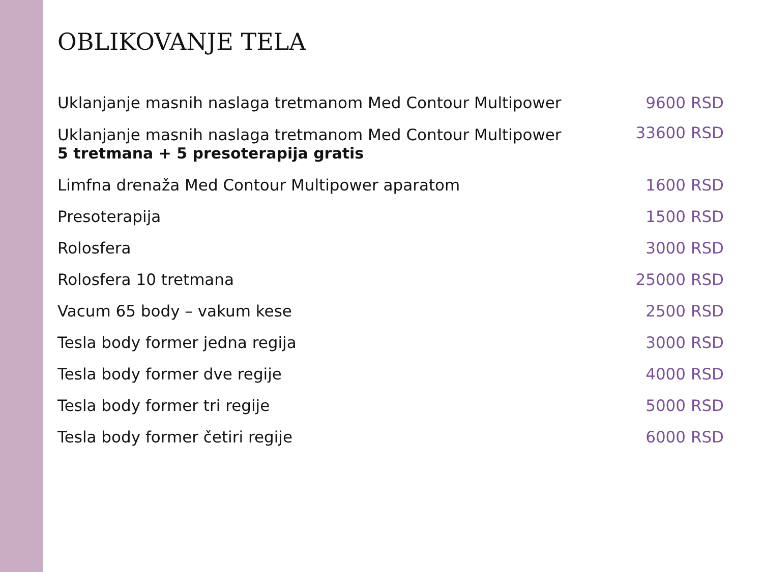OBLIKOVANJE TELA
| Uklanjanje masnih naslaga tretmanom Med Contour Multipower | 9600 RSD |
| Uklanjanje masnih naslaga tretmanom Med Contour Multipower 5 tretmana + 5 presoterapija gratis | 33600 RSD |
| Limfna drenaža Med Contour Multipower aparatom | 1600 RSD |
| Presoterapija | 1500 RSD |
| Rolosfera | 3000 RSD |
| Rolosfera 10 tretmana | 25000 RSD |
| Vacum 65 body – vakum kese | 2500 RSD |
| Tesla body former jedna regija | 3000 RSD |
| Tesla body former dve regije | 4000 RSD |
| Tesla body former tri regije | 5000 RSD |
| Tesla body former četiri regije | 6000 RSD |